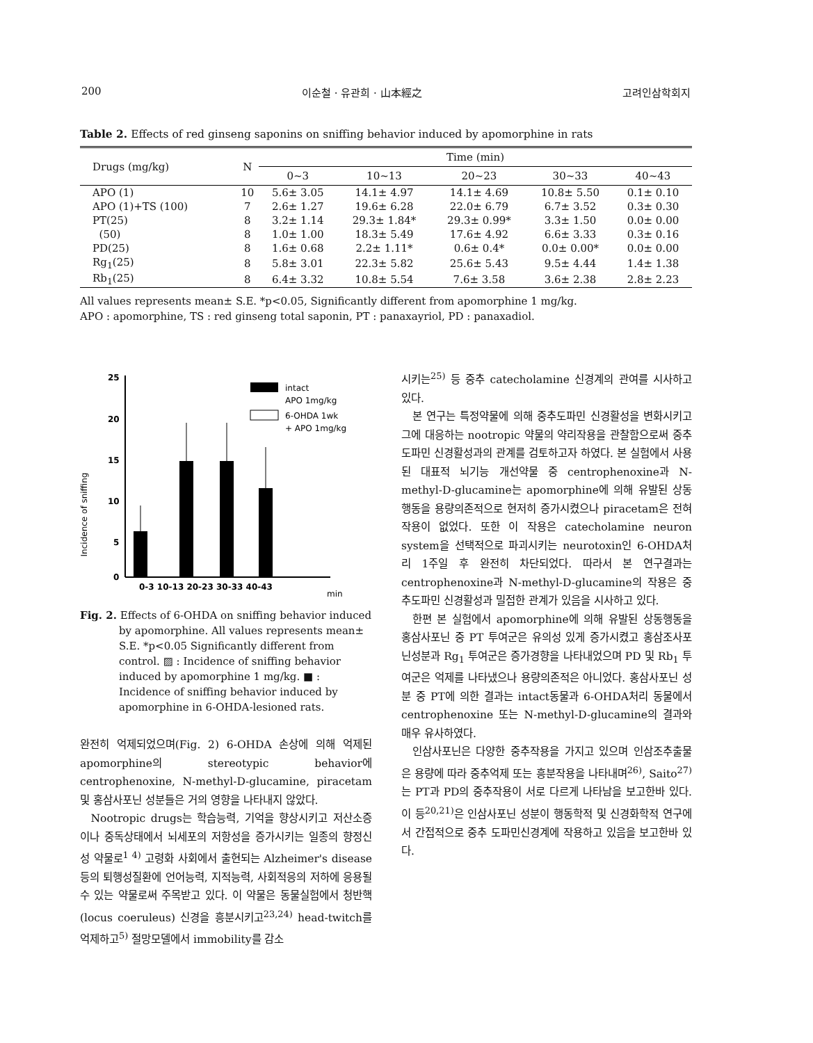200 이순철 · 유관희 · 山本經之 고려인삼학회지
Table 2. Effects of red ginseng saponins on sniffing behavior induced by apomorphine in rats
| Drugs (mg/kg) | N | Time (min) | | | | |
| --- | --- | --- | --- | --- | --- | --- |
| | | 0~3 | 10~13 | 20~23 | 30~33 | 40~43 |
| APO (1) | 10 | 5.6± 3.05 | 14.1± 4.97 | 14.1± 4.69 | 10.8± 5.50 | 0.1± 0.10 |
| APO (1)+TS (100) | 7 | 2.6± 1.27 | 19.6± 6.28 | 22.0± 6.79 | 6.7± 3.52 | 0.3± 0.30 |
| PT(25) | 8 | 3.2± 1.14 | 29.3± 1.84* | 29.3± 0.99* | 3.3± 1.50 | 0.0± 0.00 |
| (50) | 8 | 1.0± 1.00 | 18.3± 5.49 | 17.6± 4.92 | 6.6± 3.33 | 0.3± 0.16 |
| PD(25) | 8 | 1.6± 0.68 | 2.2± 1.11* | 0.6± 0.4* | 0.0± 0.00* | 0.0± 0.00 |
| Rg<sub>1</sub>(25) | 8 | 5.8± 3.01 | 22.3± 5.82 | 25.6± 5.43 | 9.5± 4.44 | 1.4± 1.38 |
| Rb<sub>1</sub>(25) | 8 | 6.4± 3.32 | 10.8± 5.54 | 7.6± 3.58 | 3.6± 2.38 | 2.8± 2.23 |
All values represents mean± S.E. *p<0.05, Significantly different from apomorphine 1 mg/kg.
APO : apomorphine, TS : red ginseng total saponin, PT : panaxayriol, PD : panaxadiol.
Incidence of sniffing
25
20
15
10
5
0
intact
APO 1mg/kg
6-OHDA 1wk
+ APO 1mg/kg
0-3 10-13 20-23 30-33 40-43
min
Fig. 2. Effects of 6-OHDA on sniffing behavior induced by apomorphine. All values represents mean± S.E. *p<0.05 Significantly different from control. ▨ : Incidence of sniffing behavior induced by apomorphine 1 mg/kg. ■ : Incidence of sniffing behavior induced by apomorphine in 6-OHDA-lesioned rats.
완전히 억제되었으며(Fig. 2) 6-OHDA 손상에 의해 억제된 apomorphine의 stereotypic behavior에 centrophenoxine, N-methyl-D-glucamine, piracetam 및 홍삼사포닌 성분들은 거의 영향을 나타내지 않았다.
Nootropic drugs는 학습능력, 기억을 향상시키고 저산소증이나 중독상태에서 뇌세포의 저항성을 증가시키는 일종의 향정신성 약물로<sup>1 4)</sup> 고령화 사회에서 출현되는 Alzheimer's disease 등의 퇴행성질환에 언어능력, 지적능력, 사회적응의 저하에 응용될 수 있는 약물로써 주목받고 있다. 이 약물은 동물실험에서 청반핵(locus coeruleus) 신경을 흥분시키고<sup>23,24)</sup> head-twitch를 억제하고<sup>5)</sup> 절망모델에서 immobility를 감소
시키는<sup>25)</sup> 등 중추 catecholamine 신경계의 관여를 시사하고 있다.
본 연구는 특정약물에 의해 중추도파민 신경활성을 변화시키고 그에 대응하는 nootropic 약물의 약리작용을 관찰함으로써 중추도파민 신경활성과의 관계를 검토하고자 하였다. 본 실험에서 사용된 대표적 뇌기능 개선약물 중 centrophenoxine과 N-methyl-D-glucamine는 apomorphine에 의해 유발된 상동행동을 용량의존적으로 현저히 증가시켰으나 piracetam은 전혀 작용이 없었다. 또한 이 작용은 catecholamine neuron system을 선택적으로 파괴시키는 neurotoxin인 6-OHDA처리 1주일 후 완전히 차단되었다. 따라서 본 연구결과는 centrophenoxine과 N-methyl-D-glucamine의 작용은 중추도파민 신경활성과 밀접한 관계가 있음을 시사하고 있다.
한편 본 실험에서 apomorphine에 의해 유발된 상동행동을 홍삼사포닌 중 PT 투여군은 유의성 있게 증가시켰고 홍삼조사포닌성분과 Rg<sub>1</sub> 투여군은 증가경향을 나타내었으며 PD 및 Rb<sub>1</sub> 투여군은 억제를 나타냈으나 용량의존적은 아니었다. 홍삼사포닌 성분 중 PT에 의한 결과는 intact동물과 6-OHDA처리 동물에서 centrophenoxine 또는 N-methyl-D-glucamine의 결과와 매우 유사하였다.
인삼사포닌은 다양한 중추작용을 가지고 있으며 인삼조추출물은 용량에 따라 중추억제 또는 흥분작용을 나타내며<sup>26)</sup>, Saito<sup>27)</sup>는 PT과 PD의 중추작용이 서로 다르게 나타남을 보고한바 있다. 이 등<sup>20,21)</sup>은 인삼사포닌 성분이 행동학적 및 신경화학적 연구에서 간접적으로 중추 도파민신경계에 작용하고 있음을 보고한바 있다.